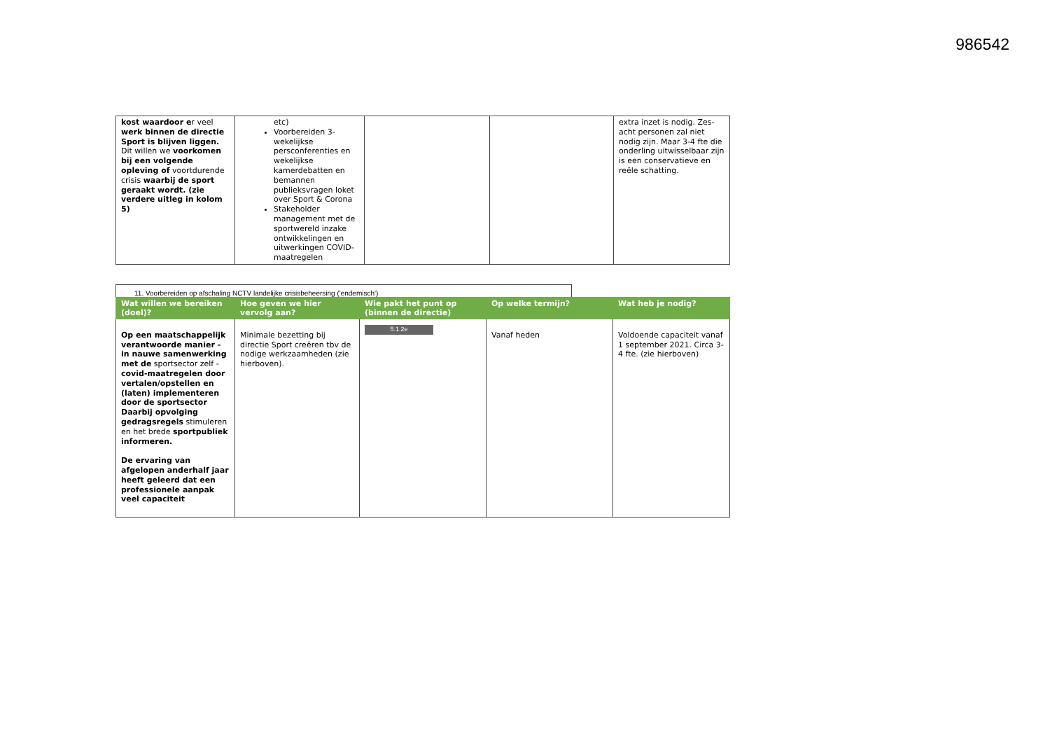986542
| kost waardoor e r veel werk binnen de directie Sport is blijven liggen. Dit willen we voorkomen bij een volgende opleving of voortdurende crisis waarbij de sport geraakt wordt. (zie verdere uitleg in kolom 5) | etc) Voorbereiden 3-wekelijkse persconferenties en wekelijkse kamerdebatten en bemannen publieksvragen loket over Sport & Corona Stakeholder management met de sportwereld inzake ontwikkelingen en uitwerkingen COVID-maatregelen | | | extra inzet is nodig. Zes-acht personen zal niet nodig zijn. Maar 3-4 fte die onderling uitwisselbaar zijn is een conservatieve en reële schatting. |
11. Voorbereiden op afschaling NCTV landelijke crisisbeheersing ('endemisch')
| Wat willen we bereiken (doel)? | Hoe geven we hier vervolg aan? | Wie pakt het punt op (binnen de directie) | Op welke termijn? | Wat heb je nodig? |
| --- | --- | --- | --- | --- |
| Op een maatschappelijk verantwoorde manier - in nauwe samenwerking met de sportsector zelf - covid-maatregelen door vertalen/opstellen en (laten) implementeren door de sportsector Daarbij opvolging gedragsregels stimuleren en het brede sportpubliek informeren. De ervaring van afgelopen anderhalf jaar heeft geleerd dat een professionele aanpak veel capaciteit | Minimale bezetting bij directie Sport creëren tbv de nodige werkzaamheden (zie hierboven). | 5.1.2e | Vanaf heden | Voldoende capaciteit vanaf 1 september 2021. Circa 3-4 fte. (zie hierboven) |